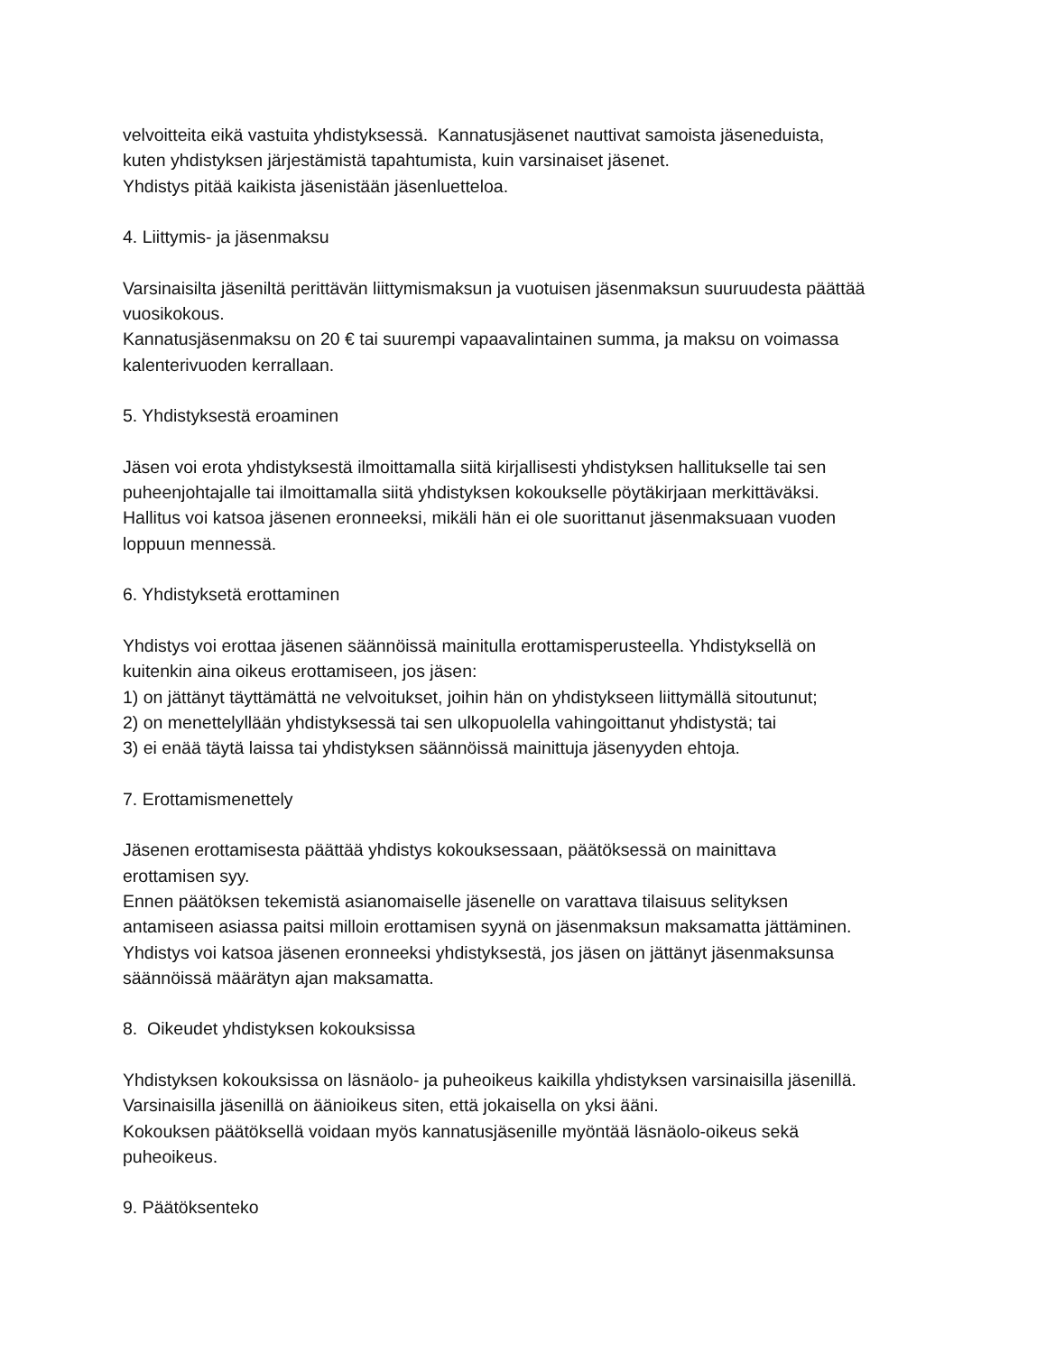velvoitteita eikä vastuita yhdistyksessä. Kannatusjäsenet nauttivat samoista jäseneduista,
kuten yhdistyksen järjestämistä tapahtumista, kuin varsinaiset jäsenet.
Yhdistys pitää kaikista jäsenistään jäsenluetteloa.
4. Liittymis- ja jäsenmaksu
Varsinaisilta jäseniltä perittävän liittymismaksun ja vuotuisen jäsenmaksun suuruudesta päättää
vuosikokous.
Kannatusjäsenmaksu on 20 € tai suurempi vapaavalintainen summa, ja maksu on voimassa
kalenterivuoden kerrallaan.
5. Yhdistyksestä eroaminen
Jäsen voi erota yhdistyksestä ilmoittamalla siitä kirjallisesti yhdistyksen hallitukselle tai sen
puheenjohtajalle tai ilmoittamalla siitä yhdistyksen kokoukselle pöytäkirjaan merkittäväksi.
Hallitus voi katsoa jäsenen eronneeksi, mikäli hän ei ole suorittanut jäsenmaksuaan vuoden
loppuun mennessä.
6. Yhdistyksetä erottaminen
Yhdistys voi erottaa jäsenen säännöissä mainitulla erottamisperusteella. Yhdistyksellä on
kuitenkin aina oikeus erottamiseen, jos jäsen:
1) on jättänyt täyttämättä ne velvoitukset, joihin hän on yhdistykseen liittymällä sitoutunut;
2) on menettelyllään yhdistyksessä tai sen ulkopuolella vahingoittanut yhdistystä; tai
3) ei enää täytä laissa tai yhdistyksen säännöissä mainittuja jäsenyyden ehtoja.
7. Erottamismenettely
Jäsenen erottamisesta päättää yhdistys kokouksessaan, päätöksessä on mainittava
erottamisen syy.
Ennen päätöksen tekemistä asianomaiselle jäsenelle on varattava tilaisuus selityksen
antamiseen asiassa paitsi milloin erottamisen syynä on jäsenmaksun maksamatta jättäminen.
Yhdistys voi katsoa jäsenen eronneeksi yhdistyksestä, jos jäsen on jättänyt jäsenmaksunsa
säännöissä määrätyn ajan maksamatta.
8. Oikeudet yhdistyksen kokouksissa
Yhdistyksen kokouksissa on läsnäolo- ja puheoikeus kaikilla yhdistyksen varsinaisilla jäsenillä.
Varsinaisilla jäsenillä on äänioikeus siten, että jokaisella on yksi ääni.
Kokouksen päätöksellä voidaan myös kannatusjäsenille myöntää läsnäolo-oikeus sekä
puheoikeus.
9. Päätöksenteko